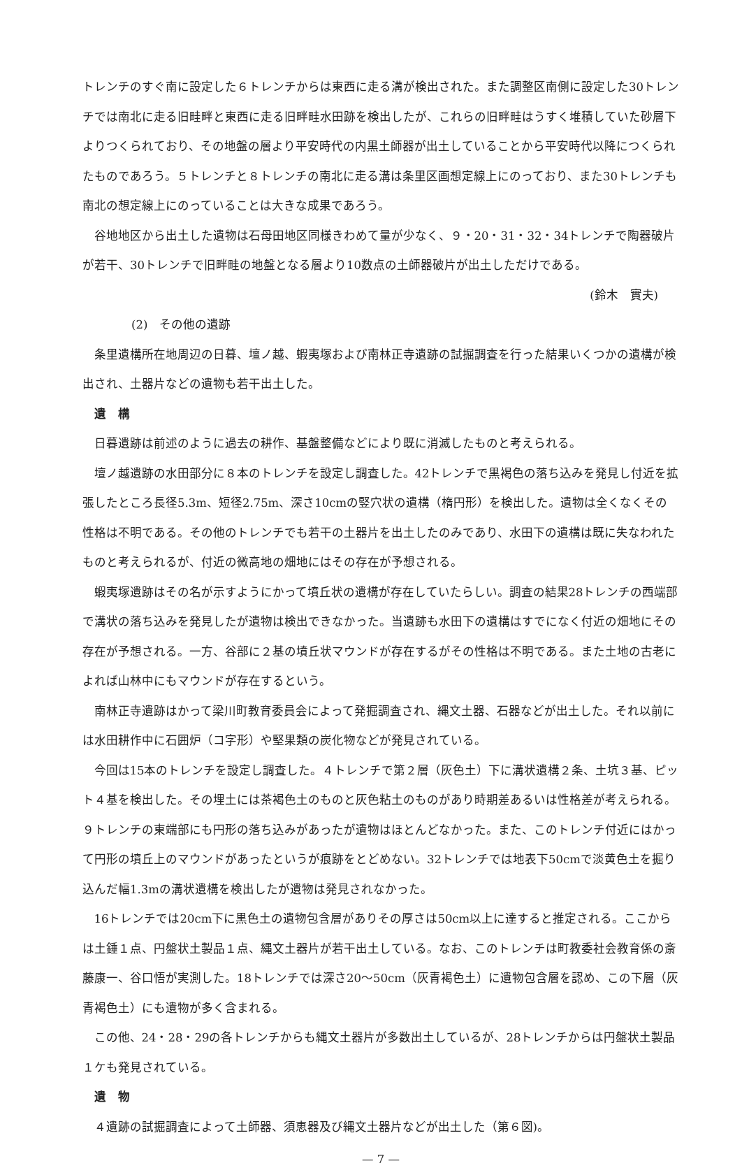トレンチのすぐ南に設定した６トレンチからは東西に走る溝が検出された。また調整区南側に設定した30トレンチでは南北に走る旧畦畔と東西に走る旧畔畦水田跡を検出したが、これらの旧畔畦はうすく堆積していた砂層下よりつくられており、その地盤の層より平安時代の内黒土師器が出土していることから平安時代以降につくられたものであろう。５トレンチと８トレンチの南北に走る溝は条里区画想定線上にのっており、また30トレンチも南北の想定線上にのっていることは大きな成果であろう。
谷地地区から出土した遺物は石母田地区同様きわめて量が少なく、９・20・31・32・34トレンチで陶器破片が若干、30トレンチで旧畔畦の地盤となる層より10数点の土師器破片が出土しただけである。
(鈴木　實夫)
(2)　その他の遺跡
条里遺構所在地周辺の日暮、壇ノ越、蝦夷塚および南林正寺遺跡の試掘調査を行った結果いくつかの遺構が検出され、土器片などの遺物も若干出土した。
遺　構
日暮遺跡は前述のように過去の耕作、基盤整備などにより既に消滅したものと考えられる。
壇ノ越遺跡の水田部分に８本のトレンチを設定し調査した。42トレンチで黒褐色の落ち込みを発見し付近を拡張したところ長径5.3m、短径2.75m、深さ10cmの竪穴状の遺構（楕円形）を検出した。遺物は全くなくその性格は不明である。その他のトレンチでも若干の土器片を出土したのみであり、水田下の遺構は既に失なわれたものと考えられるが、付近の微高地の畑地にはその存在が予想される。
蝦夷塚遺跡はその名が示すようにかって墳丘状の遺構が存在していたらしい。調査の結果28トレンチの西端部で溝状の落ち込みを発見したが遺物は検出できなかった。当遺跡も水田下の遺構はすでになく付近の畑地にその存在が予想される。一方、谷部に２基の墳丘状マウンドが存在するがその性格は不明である。また土地の古老によれば山林中にもマウンドが存在するという。
南林正寺遺跡はかって梁川町教育委員会によって発掘調査され、縄文土器、石器などが出土した。それ以前には水田耕作中に石囲炉（コ字形）や堅果類の炭化物などが発見されている。
今回は15本のトレンチを設定し調査した。４トレンチで第２層（灰色土）下に溝状遺構２条、土坑３基、ピット４基を検出した。その埋土には茶褐色土のものと灰色粘土のものがあり時期差あるいは性格差が考えられる。９トレンチの東端部にも円形の落ち込みがあったが遺物はほとんどなかった。また、このトレンチ付近にはかって円形の墳丘上のマウンドがあったというが痕跡をとどめない。32トレンチでは地表下50cmで淡黄色土を掘り込んだ幅1.3mの溝状遺構を検出したが遺物は発見されなかった。
16トレンチでは20cm下に黒色土の遺物包含層がありその厚さは50cm以上に達すると推定される。ここからは土錘１点、円盤状土製品１点、縄文土器片が若干出土している。なお、このトレンチは町教委社会教育係の斎藤康一、谷口悟が実測した。18トレンチでは深さ20〜50cm（灰青褐色土）に遺物包含層を認め、この下層（灰青褐色土）にも遺物が多く含まれる。
この他、24・28・29の各トレンチからも縄文土器片が多数出土しているが、28トレンチからは円盤状土製品１ケも発見されている。
遺　物
４遺跡の試掘調査によって土師器、須恵器及び縄文土器片などが出土した（第６図)。
— 7 —